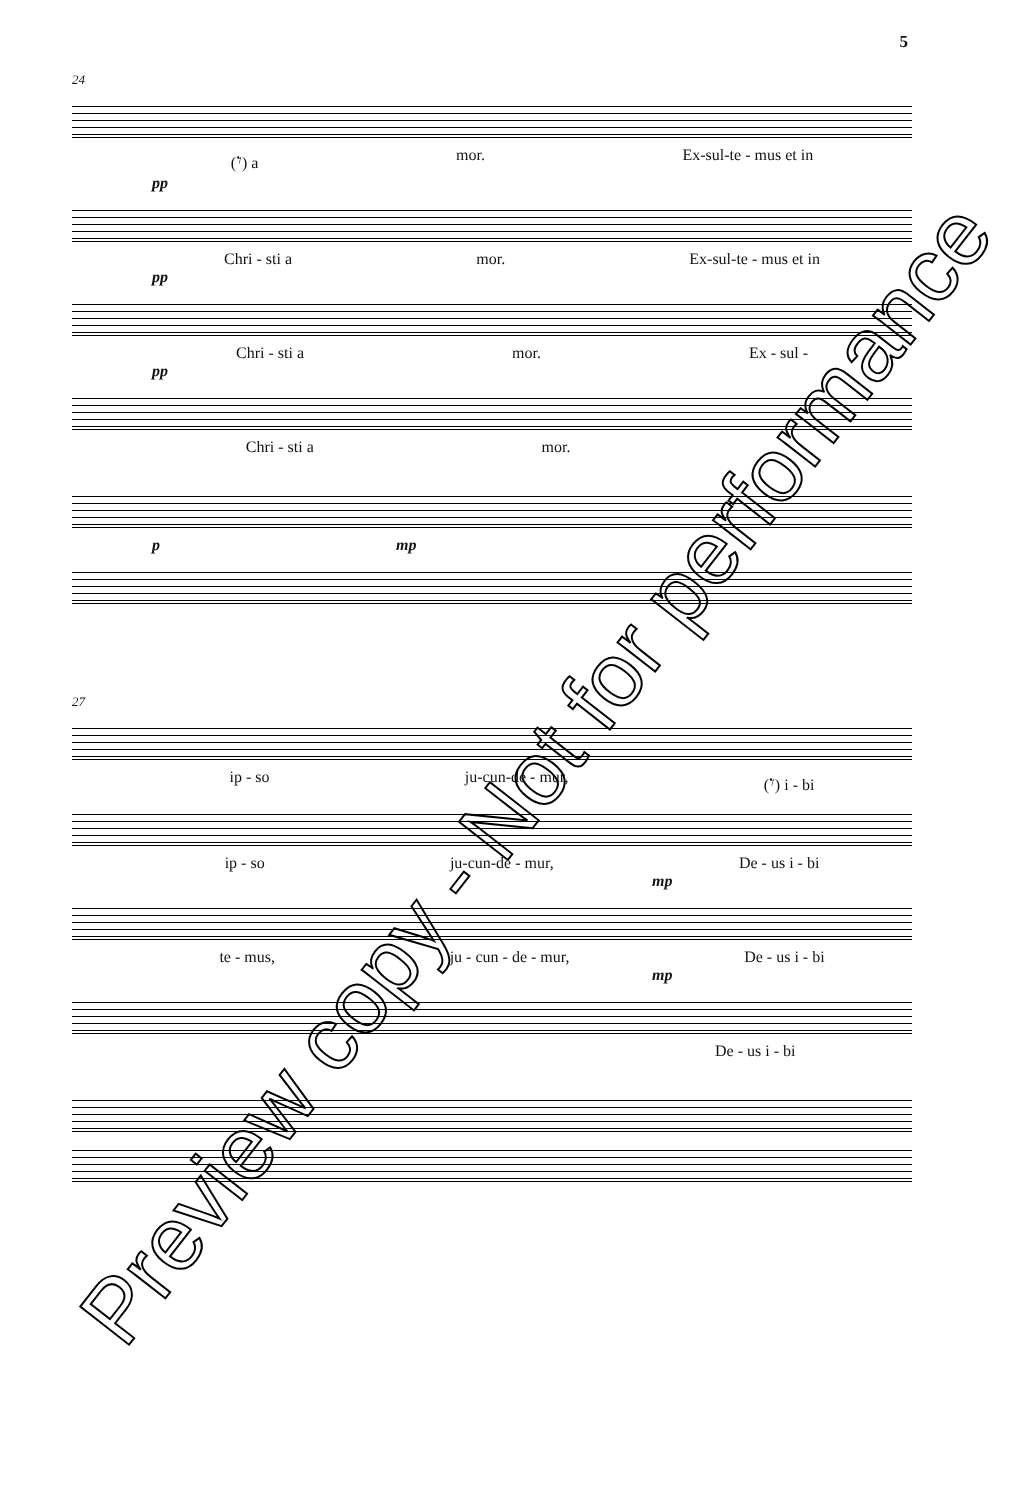5
24
(𝄾) a mor. Ex-sul-te - mus et in
pp
Chri - sti a mor. Ex-sul-te - mus et in
pp
Chri - sti a mor. Ex - sul -
pp
Chri - sti a mor.
p mp
27
ip - so ju-cun-de - mur, (𝄾) i - bi
ip - so ju-cun-de - mur, De - us i - bi
mp
te - mus, ju - cun - de - mur, De - us i - bi
mp
De - us i - bi
Preview copy - Not for performance